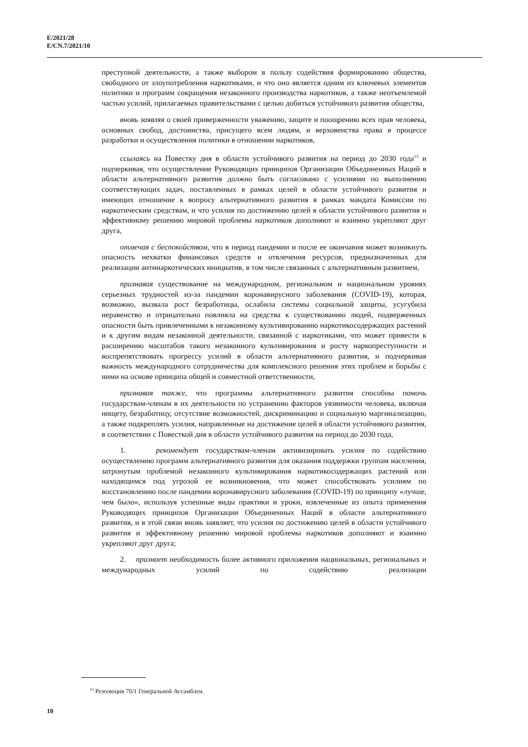E/2021/28
E/CN.7/2021/10
преступной деятельности, а также выбором в пользу содействия формированию общества, свободного от злоупотребления наркотиками, и что оно является одним из ключевых элементов политики и программ сокращения незаконного производства наркотиков, а также неотъемлемой частью усилий, прилагаемых правительствами с целью добиться устойчивого развития общества,
вновь заявляя о своей приверженности уважению, защите и поощрению всех прав человека, основных свобод, достоинства, присущего всем людям, и верховенства права в процессе разработки и осуществления политики в отношении наркотиков,
ссылаясь на Повестку дня в области устойчивого развития на период до 2030 года<sup>13</sup> и подчеркивая, что осуществление Руководящих принципов Организации Объединенных Наций в области альтернативного развития должно быть согласовано с усилиями по выполнению соответствующих задач, поставленных в рамках целей в области устойчивого развития и имеющих отношение к вопросу альтернативного развития в рамках мандата Комиссии по наркотическим средствам, и что усилия по достижению целей в области устойчивого развития и эффективному решению мировой проблемы наркотиков дополняют и взаимно укрепляют друг друга,
отмечая с беспокойством, что в период пандемии и после ее окончания может возникнуть опасность нехватки финансовых средств и отвлечения ресурсов, предназначенных для реализации антинаркотических инициатив, в том числе связанных с альтернативным развитием,
признавая существование на международном, региональном и национальном уровнях серьезных трудностей из-за пандемии коронавирусного заболевания (COVID-19), которая, возможно, вызвала рост безработицы, ослабила системы социальной защиты, усугубила неравенство и отрицательно повлияла на средства к существованию людей, подверженных опасности быть привлеченными к незаконному культивированию наркотикосодержащих растений и к другим видам незаконной деятельности, связанной с наркотиками, что может привести к расширению масштабов такого незаконного культивирования и росту наркопреступности и воспрепятствовать прогрессу усилий в области альтернативного развития, и подчеркивая важность международного сотрудничества для комплексного решения этих проблем и борьбы с ними на основе принципа общей и совместной ответственности,
признавая также, что программы альтернативного развития способны помочь государствам-членам в их деятельности по устранению факторов уязвимости человека, включая нищету, безработицу, отсутствие возможностей, дискриминацию и социальную маргинализацию, а также подкреплять усилия, направленные на достижение целей в области устойчивого развития, в соответствии с Повесткой дня в области устойчивого развития на период до 2030 года,
1. рекомендует государствам-членам активизировать усилия по содействию осуществлению программ альтернативного развития для оказания поддержки группам населения, затронутым проблемой незаконного культивирования наркотикосодержащих растений или находящимся под угрозой ее возникновения, что может способствовать усилиям по восстановлению после пандемии коронавирусного заболевания (COVID-19) по принципу «лучше, чем было», используя успешные виды практики и уроки, извлеченные из опыта применения Руководящих принципов Организации Объединенных Наций в области альтернативного развития, и в этой связи вновь заявляет, что усилия по достижению целей в области устойчивого развития и эффективному решению мировой проблемы наркотиков дополняют и взаимно укрепляют друг друга;
2. признает необходимость более активного приложения национальных, региональных и международных усилий по содействию реализации
<sup>13</sup> Резолюция 70/1 Генеральной Ассамблеи.
10